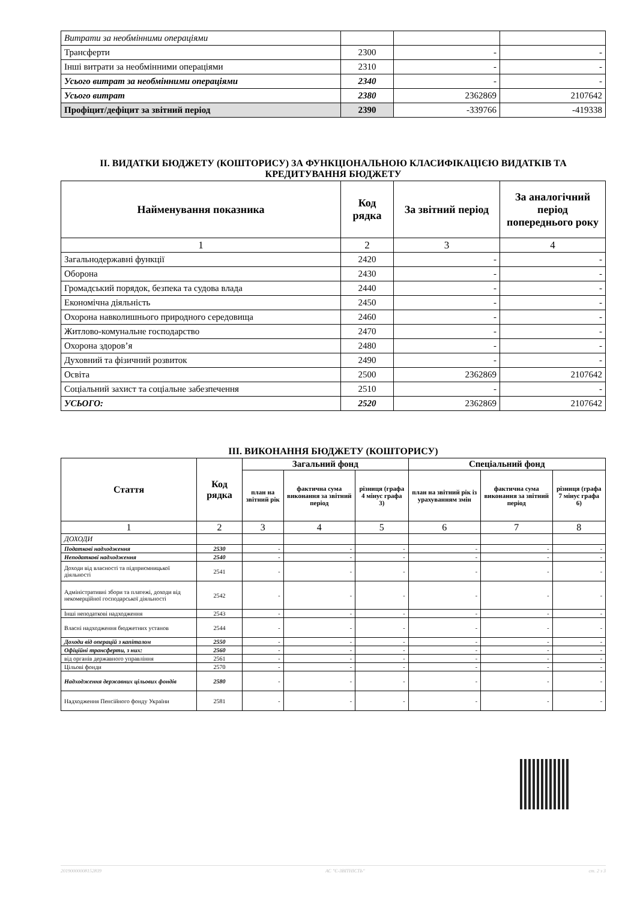| Витрати за необмінними операціями | | | |
| Трансферти | 2300 | - | - |
| Інші витрати за необмінними операціями | 2310 | - | - |
| Усього витрат за необмінними операціями | 2340 | - | - |
| Усього витрат | 2380 | 2362869 | 2107642 |
| Профіцит/дефіцит за звітний період | 2390 | -339766 | -419338 |
II. ВИДАТКИ БЮДЖЕТУ (КОШТОРИСУ) ЗА ФУНКЦІОНАЛЬНОЮ КЛАСИФІКАЦІЄЮ ВИДАТКІВ ТА КРЕДИТУВАННЯ БЮДЖЕТУ
| Найменування показника | Код рядка | За звітний період | За аналогічний період попереднього року |
| --- | --- | --- | --- |
| 1 | 2 | 3 | 4 |
| Загальнодержавні функції | 2420 | - | - |
| Оборона | 2430 | - | - |
| Громадський порядок, безпека та судова влада | 2440 | - | - |
| Економічна діяльність | 2450 | - | - |
| Охорона навколишнього природного середовища | 2460 | - | - |
| Житлово-комунальне господарство | 2470 | - | - |
| Охорона здоров’я | 2480 | - | - |
| Духовний та фізичний розвиток | 2490 | - | - |
| Освіта | 2500 | 2362869 | 2107642 |
| Соціальний захист та соціальне забезпечення | 2510 | - | - |
| УСЬОГО: | 2520 | 2362869 | 2107642 |
III. ВИКОНАННЯ БЮДЖЕТУ (КОШТОРИСУ)
| Стаття | Код рядка | Загальний фонд | | | Спеціальний фонд | | |
| --- | --- | --- | --- | --- | --- | --- | --- |
| | | план на звітний рік | фактична сума виконання за звітний період | різниця (графа 4 мінус графа 3) | план на звітний рік із урахуванням змін | фактична сума виконання за звітний період | різниця (графа 7 мінус графа 6) |
| 1 | 2 | 3 | 4 | 5 | 6 | 7 | 8 |
| ДОХОДИ | | | | | | | |
| Податкові надходження | 2530 | - | - | - | - | - | - |
| Неподаткові надходження | 2540 | - | - | - | - | - | - |
| Доходи від власності та підприємницької діяльності | 2541 | - | - | - | - | - | - |
| Адміністративні збори та платежі, доходи від некомерційної господарської діяльності | 2542 | - | - | - | - | - | - |
| Інші неподаткові надходження | 2543 | - | - | - | - | - | - |
| Власні надходження бюджетних установ | 2544 | - | - | - | - | - | - |
| Доходи від операцій з капіталом | 2550 | - | - | - | - | - | - |
| Офіційні трансферти, з них: | 2560 | - | - | - | - | - | - |
| від органів державного управління | 2561 | - | - | - | - | - | - |
| Цільові фонди | 2570 | - | - | - | - | - | - |
| Надходження державних цільових фондів | 2580 | - | - | - | - | - | - |
| Надходження Пенсійного фонду України | 2581 | - | - | - | - | - | - |
20190000008152839 АС "Є-ЗВІТНІСТЬ" ст. 2 з 3